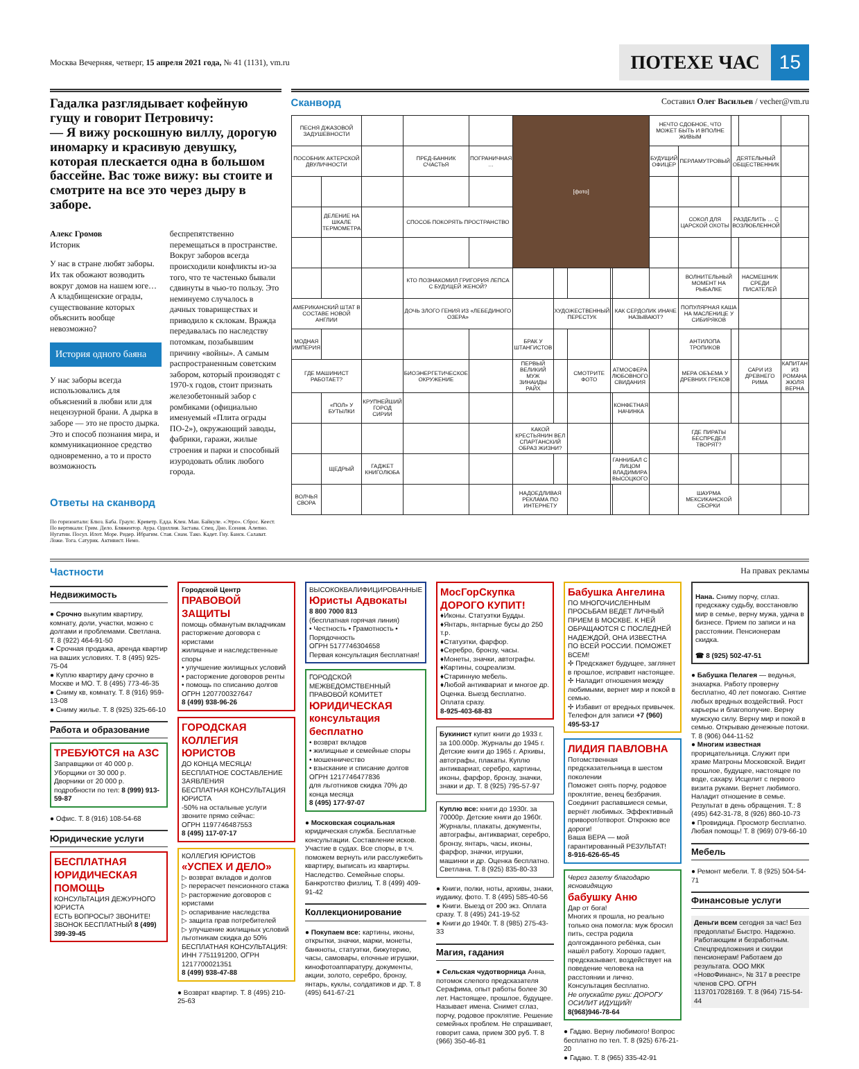Москва Вечерняя, четверг, 15 апреля 2021 года, № 41 (1131), vm.ru
ПОТЕХЕ ЧАС 15
Гадалка разглядывает кофейную гущу и говорит Петровичу:
— Я вижу роскошную виллу, дорогую иномарку и красивую девушку, которая плескается одна в большом бассейне. Вас тоже вижу: вы стоите и смотрите на все это через дыру в заборе.
Алекс Громов
Историк
У нас в стране любят заборы. Их так обожают возводить вокруг домов на нашем юге… А кладбищенские ограды, существование которых объяснить вообще невозможно?
История одного баяна
У нас заборы всегда использовались для объяснений в любви или для нецензурной брани. А дырка в заборе — это не просто дырка. Это и способ познания мира, и коммуникационное средство одновременно, а то и просто возможность
беспрепятственно перемещаться в пространстве. Вокруг заборов всегда происходили конфликты из-за того, что те частенько бывали сдвинуты в чью-то пользу. Это неминуемо случалось в дачных товариществах и приводило к склокам. Вражда передавалась по наследству потомкам, позабывшим причину «войны». А самым распространенным советским забором, который производят с 1970-х годов, стоит признать железобетонный забор с ромбиками (официально именуемый «Плита ограды ПО-2»), окружающий заводы, фабрики, гаражи, жилые строения и парки и способный изуродовать облик любого города.
Ответы на сканворд
По горизонтали: Блюз. Баба. Граулс. Креветр. Едда. Клен. Ман. Байкуле. «Этро». Сброс. Кеест. По вертикали: Грим. Дело. Бляжентор. Аура. Одиллия. Застава. Спец. Дно. Есения. Алепно. Нугатин. Посул. Илот. Море. Ридер. Ибрагим. Стая. Сиам. Тако. Кадет. Гну. Банск. Салават. Ложе. Тога. Сатурик. Активист. Немо.
Сканворд Составил Олег Васильев / vecher@vm.ru
| ПЕСНЯ ДЖАЗОВОЙ ЗАДУШЕВНОСТИ | | | | | [фото] | | | | | НЕЧТО СДОБНОЕ, ЧТО МОЖЕТ БЫТЬ И ВПОЛНЕ ЖИВЫМ | | | | |
| ПОСОБНИК АКТЕРСКОЙ ДВУЛИЧНОСТИ | | | ПРЕД-БАННИК СЧАСТЬЯ | ПОГРАНИЧНАЯ … | | | | | | БУДУЩИЙ ОФИЦЕР | ПЕРЛАМУТРОВЫЙ | ДЕЯТЕЛЬНЫЙ ОБЩЕСТВЕННИК | | |
| | ДЕЛЕНИЕ НА ШКАЛЕ ТЕРМОМЕТРА | | СПОСОБ ПОКОРЯТЬ ПРОСТРАНСТВО | | | | | | | | СОКОЛ ДЛЯ ЦАРСКОЙ ОХОТЫ | РАЗДЕЛИТЬ … С ВОЗЛЮБЛЕННОЙ | | |
| | | | КТО ПОЗНАКОМИЛ ГРИГОРИЯ ЛЕПСА С БУДУЩЕЙ ЖЕНОЙ? | | | | | | | | ВОЛНИТЕЛЬНЫЙ МОМЕНТ НА РЫБАЛКЕ | | НАСМЕШНИК СРЕДИ ПИСАТЕЛЕЙ | |
| АМЕРИКАНСКИЙ ШТАТ В СОСТАВЕ НОВОЙ АНГЛИИ | | | ДОЧЬ ЗЛОГО ГЕНИЯ ИЗ «ЛЕБЕДИНОГО ОЗЕРА» | | | ХУДОЖЕСТВЕННЫЙ ПЕРЕСТУК | | | КАК СЕРДОЛИК ИНАЧЕ НАЗЫВАЮТ? | | ПОПУЛЯРНАЯ КАША НА МАСЛЕНИЦЕ У СИБИРЯКОВ | | | |
| МОДНАЯ ИМПЕРИЯ | | | | | БРАК У ШТАНГИСТОВ | | | | | | АНТИЛОПА ТРОПИКОВ | | | |
| ГДЕ МАШИНИСТ РАБОТАЕТ? | | | БИОЭНЕРГЕТИЧЕСКОЕ ОКРУЖЕНИЕ | | ПЕРВЫЙ ВЕЛИКИЙ МУЖ ЗИНАИДЫ РАЙХ | | СМОТРИТЕ ФОТО | АТМОСФЕРА ЛЮБОВНОГО СВИДАНИЯ | | | МЕРА ОБЪЕМА У ДРЕВНИХ ГРЕКОВ | | САРИ ИЗ ДРЕВНЕГО РИМА | КАПИТАН ИЗ РОМАНА ЖЮЛЯ ВЕРНА |
| | «ПОЛ» У БУТЫЛКИ | КРУПНЕЙШИЙ ГОРОД СИРИИ | | | | | | | КОНФЕТНАЯ НАЧИНКА | | | | | |
| | | | | | КАКОЙ КРЕСТЬЯНИН ВЕЛ СПАРТАНСКИЙ ОБРАЗ ЖИЗНИ? | | | | | | ГДЕ ПИРАТЫ БЕСПРЕДЕЛ ТВОРЯТ? | | | |
| | ЩЕДРЫЙ | ГАДЖЕТ КНИГОЛЮБА | | | | | | ГАННИБАЛ С ЛИЦОМ ВЛАДИМИРА ВЫСОЦКОГО | | | | | | |
| ВОЛЧЬЯ СВОРА | | | | | НАДОЕДЛИВАЯ РЕКЛАМА ПО ИНТЕРНЕТУ | | | | | | ШАУРМА МЕКСИКАНСКОЙ СБОРКИ | | | |
Частности На правах рекламы
Недвижимость
● Срочно выкупим квартиру, комнату, доли, участки, можно с долгами и проблемами. Светлана. Т. 8 (922) 464-91-50
● Срочная продажа, аренда квартир на ваших условиях. Т. 8 (495) 925-75-04
● Куплю квартиру дачу срочно в Москве и МО. Т. 8 (495) 773-46-35
● Сниму кв, комнату. Т. 8 (916) 959-13-08
● Сниму жилье. Т. 8 (925) 325-66-10
Работа и образование
ТРЕБУЮТСЯ на АЗС
Заправщики от 40 000 р.
Уборщики от 30 000 р.
Дворники от 20 000 р.
подробности по тел: 8 (999) 913-59-87
● Офис. Т. 8 (916) 108-54-68
Юридические услуги
БЕСПЛАТНАЯ ЮРИДИЧЕСКАЯ ПОМОЩЬ
КОНСУЛЬТАЦИЯ ДЕЖУРНОГО ЮРИСТА
ЕСТЬ ВОПРОСЫ? ЗВОНИТЕ!
ЗВОНОК БЕСПЛАТНЫЙ 8 (499) 399-39-45
Городской Центр
ПРАВОВОЙ ЗАЩИТЫ
помощь обманутым вкладчикам
расторжение договора с юристами
жилищные и наследственные споры
• улучшение жилищных условий
• расторжение договоров ренты
• помощь по списанию долгов
ОГРН 1207700327647
8 (499) 938-96-26
ГОРОДСКАЯ КОЛЛЕГИЯ ЮРИСТОВ
ДО КОНЦА МЕСЯЦА! БЕСПЛАТНОЕ СОСТАВЛЕНИЕ ЗАЯВЛЕНИЯ
БЕСПЛАТНАЯ КОНСУЛЬТАЦИЯ ЮРИСТА
-50% на остальные услуги
звоните прямо сейчас:
ОГРН 1197746487553
8 (495) 117-07-17
КОЛЛЕГИЯ ЮРИСТОВ
«УСПЕХ И ДЕЛО»
▷ возврат вкладов и долгов
▷ перерасчет пенсионного стажа
▷ расторжение договоров с юристами
▷ оспаривание наследства
▷ защита прав потребителей
▷ улучшение жилищных условий
льготникам скидка до 50%
БЕСПЛАТНАЯ КОНСУЛЬТАЦИЯ:
ИНН 7751191200, ОГРН 1217700021351
8 (499) 938-47-88
● Возврат квартир. Т. 8 (495) 210-25-63
ВЫСОКОКВАЛИФИЦИРОВАННЫЕ
Юристы Адвокаты
8 800 7000 813
(бесплатная горячая линия)
• Честность • Грамотность • Порядочность
ОГРН 5177746304658
Первая консультация бесплатная!
ГОРОДСКОЙ МЕЖВЕДОМСТВЕННЫЙ ПРАВОВОЙ КОМИТЕТ
ЮРИДИЧЕСКАЯ консультация бесплатно
• возврат вкладов
• жилищные и семейные споры
• мошенничество
• взыскание и списание долгов
ОГРН 1217746477836
для льготников скидка 70% до конца месяца
8 (495) 177-97-07
● Московская социальная юридическая служба. Бесплатные консультации. Составление исков. Участие в судах. Все споры, в т.ч. поможем вернуть или расслужебить квартиру, выписать из квартиры. Наследство. Семейные споры. Банкротство физлиц. Т. 8 (499) 409-91-42
Коллекционирование
● Покупаем все: картины, иконы, открытки, значки, марки, монеты, банкноты, статуэтки, бижутерию, часы, самовары, елочные игрушки, кинофотоаппаратуру, документы, акции, золото, серебро, бронзу, янтарь, куклы, солдатиков и др. Т. 8 (495) 641-67-21
МосГорСкупка ДОРОГО КУПИТ!
♦Иконы. Статуэтки Будды.
♦Янтарь, янтарные бусы до 250 т.р.
♦Статуэтки, фарфор.
♦Серебро, бронзу, часы.
♦Монеты, значки, автографы.
♦Картины, соцреализм.
♦Старинную мебель.
♦Любой антиквариат и многое др.
Оценка. Выезд бесплатно. Оплата сразу.
8-925-403-68-83
Букинист купит книги до 1933 г. за 100.000р. Журналы до 1945 г. Детские книги до 1965 г. Архивы, автографы, плакаты. Куплю антиквариат, серебро, картины, иконы, фарфор, бронзу, значки, знаки и др. Т. 8 (925) 795-57-97
Куплю все: книги до 1930г. за 70000р. Детские книги до 1960г. Журналы, плакаты, документы, автографы, антиквариат, серебро, бронзу, янтарь, часы, иконы, фарфор, значки, игрушки, машинки и др. Оценка бесплатно. Светлана. Т. 8 (925) 835-80-33
● Книги, полки, ноты, архивы, знаки, иудаику, фото. Т. 8 (495) 585-40-56
● Книги. Выезд от 200 экз. Оплата сразу. Т. 8 (495) 241-19-52
● Книги до 1940г. Т. 8 (985) 275-43-33
Магия, гадания
● Сельская чудотворница Анна, потомок слепого предсказателя Серафима, опыт работы более 30 лет. Настоящее, прошлое, будущее. Называет имена. Снимет сглаз, порчу, родовое проклятие. Решение семейных проблем. Не спрашивает, говорит сама, прием 300 руб. Т. 8 (966) 350-46-81
Бабушка Ангелина
ПО МНОГОЧИСЛЕННЫМ ПРОСЬБАМ ВЕДЕТ ЛИЧНЫЙ ПРИЕМ В МОСКВЕ. К НЕЙ ОБРАЩАЮТСЯ С ПОСЛЕДНЕЙ НАДЕЖДОЙ, ОНА ИЗВЕСТНА ПО ВСЕЙ РОССИИ. ПОМОЖЕТ ВСЕМ!
✢ Предскажет будущее, заглянет в прошлое, исправит настоящее.
✢ Наладит отношения между любимыми, вернет мир и покой в семью.
✢ Избавит от вредных привычек.
Телефон для записи +7 (960) 495-53-17
ЛИДИЯ ПАВЛОВНА
Потомственная предсказательница в шестом поколении
Поможет снять порчу, родовое проклятие, венец безбрачия. Соединит распавшиеся семьи, вернёт любимых. Эффективный приворот/отворот. Откроюю все дороги!
Ваша ВЕРА — мой гарантированный РЕЗУЛЬТАТ!
8-916-626-65-45
Через газету благодарю ясновидящую
бабушку Аню
Дар от бога!
Многих я прошла, но реально только она помогла: муж бросил пить, сестра родила долгожданного ребёнка, сын нашёл работу. Хорошо гадает, предсказывает, воздействует на поведение человека на расстоянии и лично.
Консультация бесплатно.
Не опускайте руки: ДОРОГУ ОСИЛИТ ИДУЩИЙ!
8(968)946-78-64
● Гадаю. Верну любимого! Вопрос бесплатно по тел. Т. 8 (925) 676-21-20
● Гадаю. Т. 8 (965) 335-42-91
Нана. Сниму порчу, сглаз. предскажу судьбу, восстановлю мир в семье, верну мужа, удача в бизнесе. Прием по записи и на расстоянии. Пенсионерам скидка.
☎ 8 (925) 502-47-51
● Бабушка Пелагея — ведунья, знахарка. Работу проверну бесплатно, 40 лет помогаю. Снятие любых вредных воздействий. Рост карьеры и благополучие. Верну мужскую силу. Верну мир и покой в семью. Открываю денежные потоки. Т. 8 (906) 044-11-52
● Многим известная прорицательница. Служит при храме Матроны Московской. Видит прошлое, будущее, настоящее по воде, сахару. Исцелит с первого визита руками. Вернет любимого. Наладит отношение в семье. Результат в день обращения. Т.: 8 (495) 642-31-78, 8 (926) 860-10-73
● Провидица. Просмотр бесплатно. Любая помощь! Т. 8 (969) 079-66-10
Мебель
● Ремонт мебели. Т. 8 (925) 504-54-71
Финансовые услуги
Деньги всем сегодня за час! Без предоплаты! Быстро. Надежно. Работающим и безработным. Спецпредложения и скидки пенсионерам! Работаем до результата. ООО МКК «НовоФинанс», № 317 в реестре членов СРО. ОГРН 1137017028169. Т. 8 (964) 715-54-44